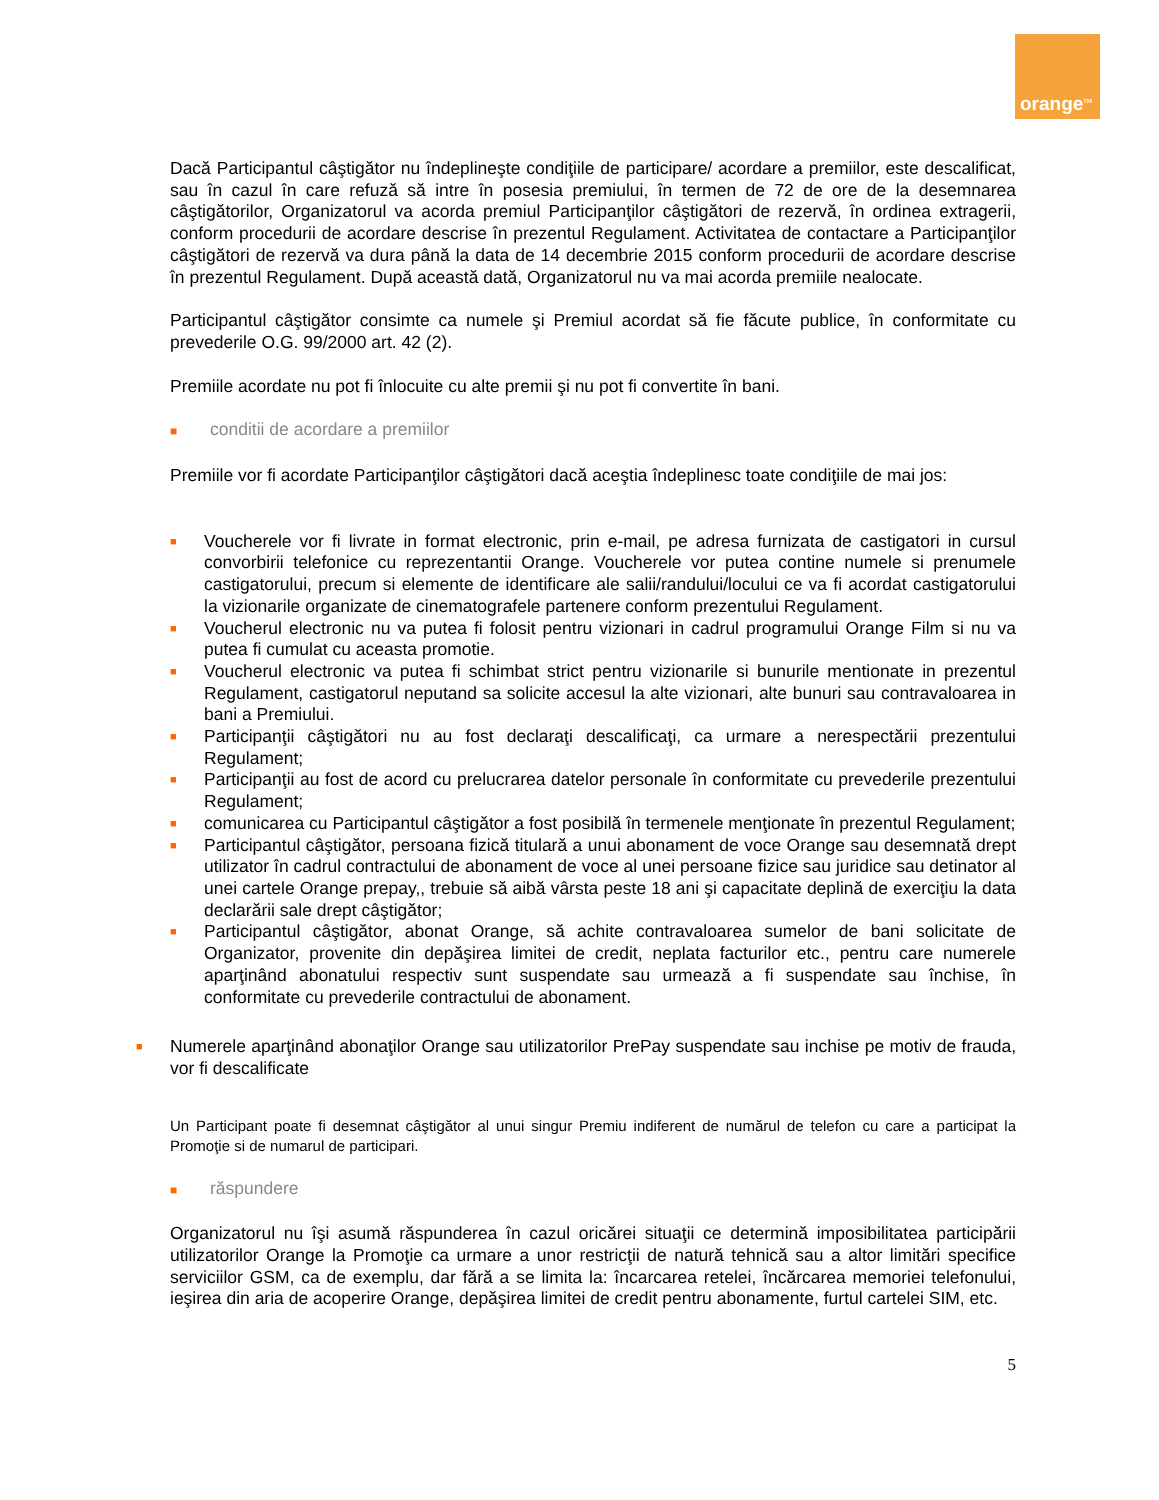orange<sup>TM</sup>
Dacă Participantul câştigător nu îndeplineşte condiţiile de participare/ acordare a premiilor, este descalificat, sau în cazul în care refuză să intre în posesia premiului, în termen de 72 de ore de la desemnarea câştigătorilor, Organizatorul va acorda premiul Participanţilor câştigători de rezervă, în ordinea extragerii, conform procedurii de acordare descrise în prezentul Regulament. Activitatea de contactare a Participanţilor câştigători de rezervă va dura până la data de 14 decembrie 2015 conform procedurii de acordare descrise în prezentul Regulament. După această dată, Organizatorul nu va mai acorda premiile nealocate.
Participantul câştigător consimte ca numele şi Premiul acordat să fie făcute publice, în conformitate cu prevederile O.G. 99/2000 art. 42 (2).
Premiile acordate nu pot fi înlocuite cu alte premii şi nu pot fi convertite în bani.
■ conditii de acordare a premiilor
Premiile vor fi acordate Participanţilor câştigători dacă aceştia îndeplinesc toate condiţiile de mai jos:
■ Voucherele vor fi livrate in format electronic, prin e-mail, pe adresa furnizata de castigatori in cursul convorbirii telefonice cu reprezentantii Orange. Voucherele vor putea contine numele si prenumele castigatorului, precum si elemente de identificare ale salii/randului/locului ce va fi acordat castigatorului la vizionarile organizate de cinematografele partenere conform prezentului Regulament.
■ Voucherul electronic nu va putea fi folosit pentru vizionari in cadrul programului Orange Film si nu va putea fi cumulat cu aceasta promotie.
■ Voucherul electronic va putea fi schimbat strict pentru vizionarile si bunurile mentionate in prezentul Regulament, castigatorul neputand sa solicite accesul la alte vizionari, alte bunuri sau contravaloarea in bani a Premiului.
■ Participanţii câştigători nu au fost declaraţi descalificaţi, ca urmare a nerespectării prezentului Regulament;
■ Participanţii au fost de acord cu prelucrarea datelor personale în conformitate cu prevederile prezentului Regulament;
■ comunicarea cu Participantul câştigător a fost posibilă în termenele menţionate în prezentul Regulament;
■ Participantul câştigător, persoana fizică titulară a unui abonament de voce Orange sau desemnată drept utilizator în cadrul contractului de abonament de voce al unei persoane fizice sau juridice sau detinator al unei cartele Orange prepay,, trebuie să aibă vârsta peste 18 ani şi capacitate deplină de exerciţiu la data declarării sale drept câştigător;
■ Participantul câştigător, abonat Orange, să achite contravaloarea sumelor de bani solicitate de Organizator, provenite din depăşirea limitei de credit, neplata facturilor etc., pentru care numerele aparţinând abonatului respectiv sunt suspendate sau urmează a fi suspendate sau închise, în conformitate cu prevederile contractului de abonament.
■ Numerele aparţinând abonaţilor Orange sau utilizatorilor PrePay suspendate sau inchise pe motiv de frauda, vor fi descalificate
Un Participant poate fi desemnat câştigător al unui singur Premiu indiferent de numărul de telefon cu care a participat la Promoţie si de numarul de participari.
■ răspundere
Organizatorul nu îşi asumă răspunderea în cazul oricărei situaţii ce determină imposibilitatea participării utilizatorilor Orange la Promoţie ca urmare a unor restricţii de natură tehnică sau a altor limitări specifice serviciilor GSM, ca de exemplu, dar fără a se limita la: încarcarea retelei, încărcarea memoriei telefonului, ieşirea din aria de acoperire Orange, depăşirea limitei de credit pentru abonamente, furtul cartelei SIM, etc.
5